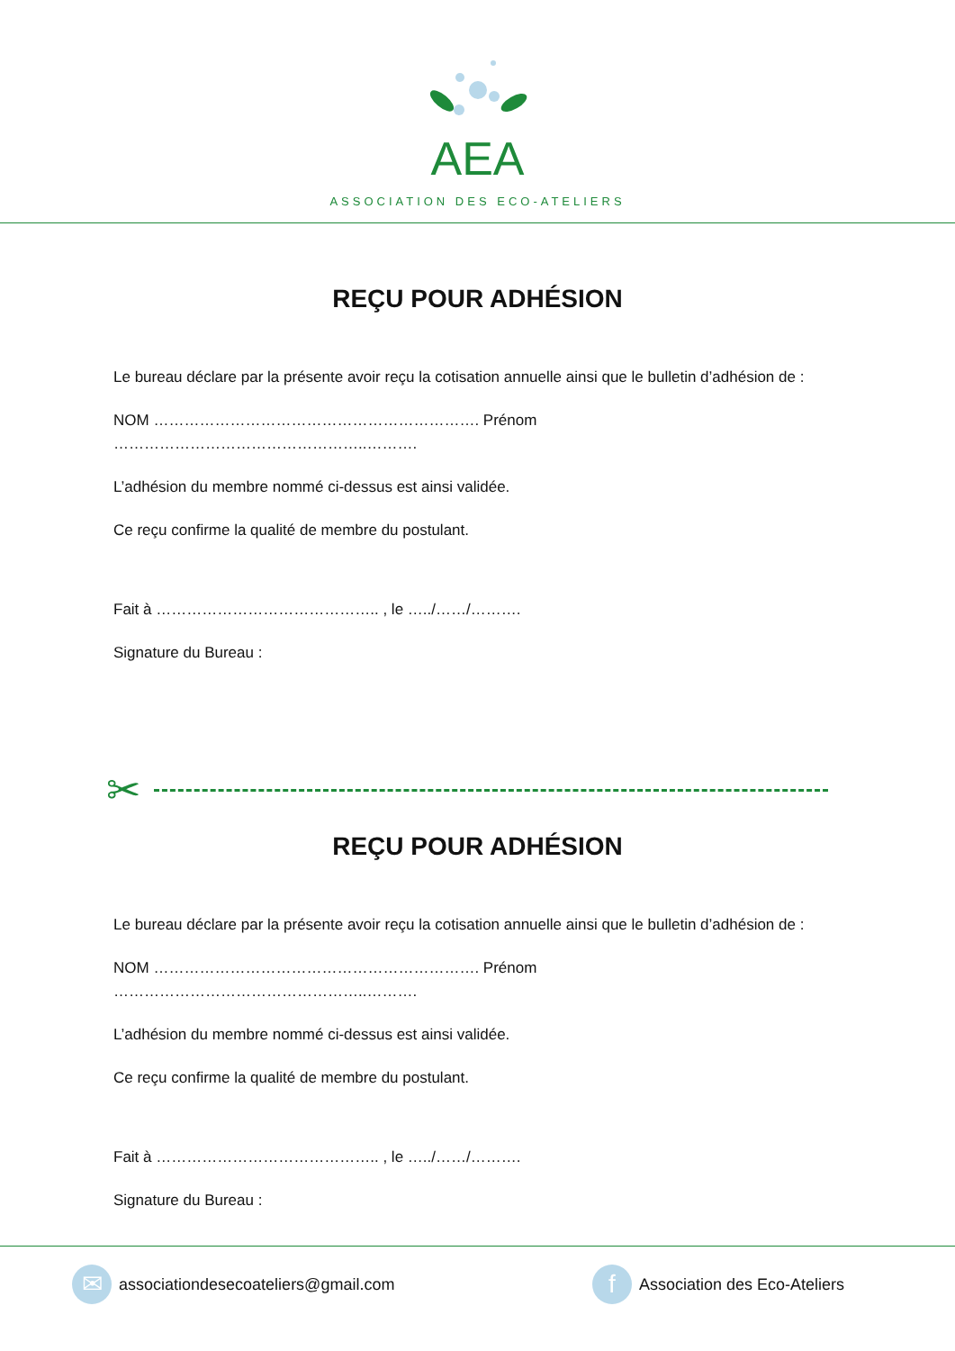AEA
ASSOCIATION DES ECO-ATELIERS
REÇU POUR ADHÉSION
Le bureau déclare par la présente avoir reçu la cotisation annuelle ainsi que le bulletin d’adhésion de :
NOM ………………………………………………………. Prénom …………………………………………..……….
L’adhésion du membre nommé ci-dessus est ainsi validée.
Ce reçu confirme la qualité de membre du postulant.
Fait à …………………………………….. , le …../……/……….
Signature du Bureau :
✂
REÇU POUR ADHÉSION
Le bureau déclare par la présente avoir reçu la cotisation annuelle ainsi que le bulletin d’adhésion de :
NOM ………………………………………………………. Prénom …………………………………………..……….
L’adhésion du membre nommé ci-dessus est ainsi validée.
Ce reçu confirme la qualité de membre du postulant.
Fait à …………………………………….. , le …../……/……….
Signature du Bureau :
✉
associationdesecoateliers@gmail.com
f
Association des Eco-Ateliers